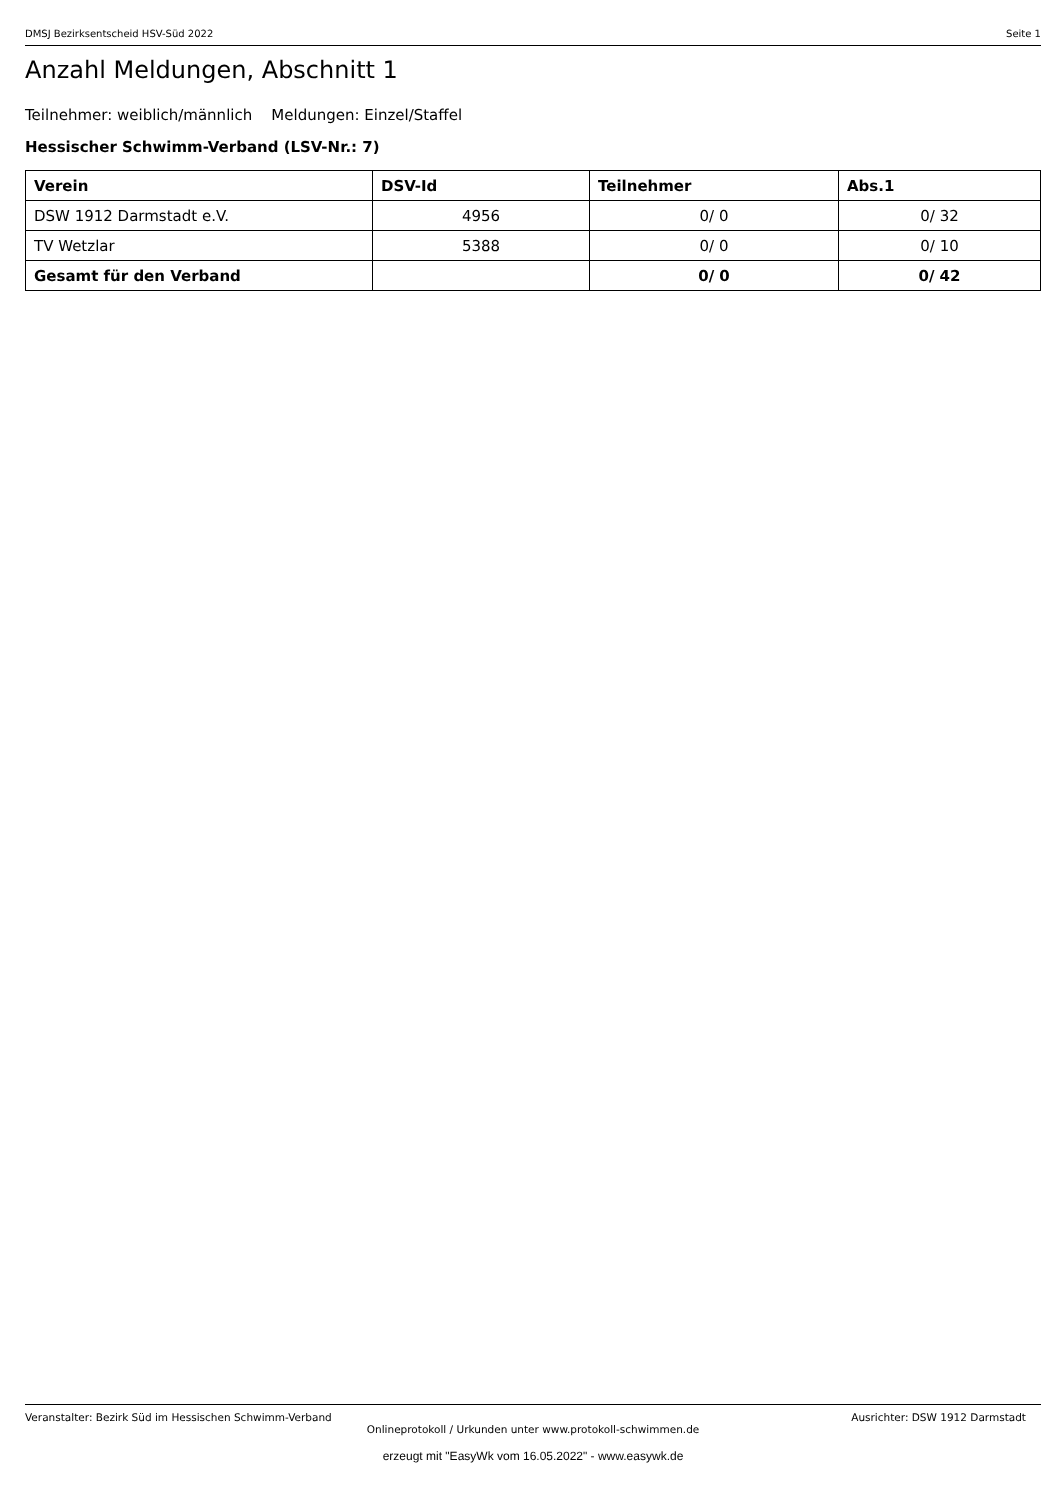DMSJ Bezirksentscheid HSV-Süd 2022 Seite 1
Anzahl Meldungen, Abschnitt 1
Teilnehmer: weiblich/männlich Meldungen: Einzel/Staffel
Hessischer Schwimm-Verband (LSV-Nr.: 7)
| Verein | DSV-Id | Teilnehmer | Abs.1 |
| --- | --- | --- | --- |
| DSW 1912 Darmstadt e.V. | 4956 | 0/ 0 | 0/ 32 |
| TV Wetzlar | 5388 | 0/ 0 | 0/ 10 |
| Gesamt für den Verband | | 0/ 0 | 0/ 42 |
Veranstalter: Bezirk Süd im Hessischen Schwimm-Verband Ausrichter: DSW 1912 Darmstadt
Onlineprotokoll / Urkunden unter www.protokoll-schwimmen.de
erzeugt mit "EasyWk vom 16.05.2022" - www.easywk.de